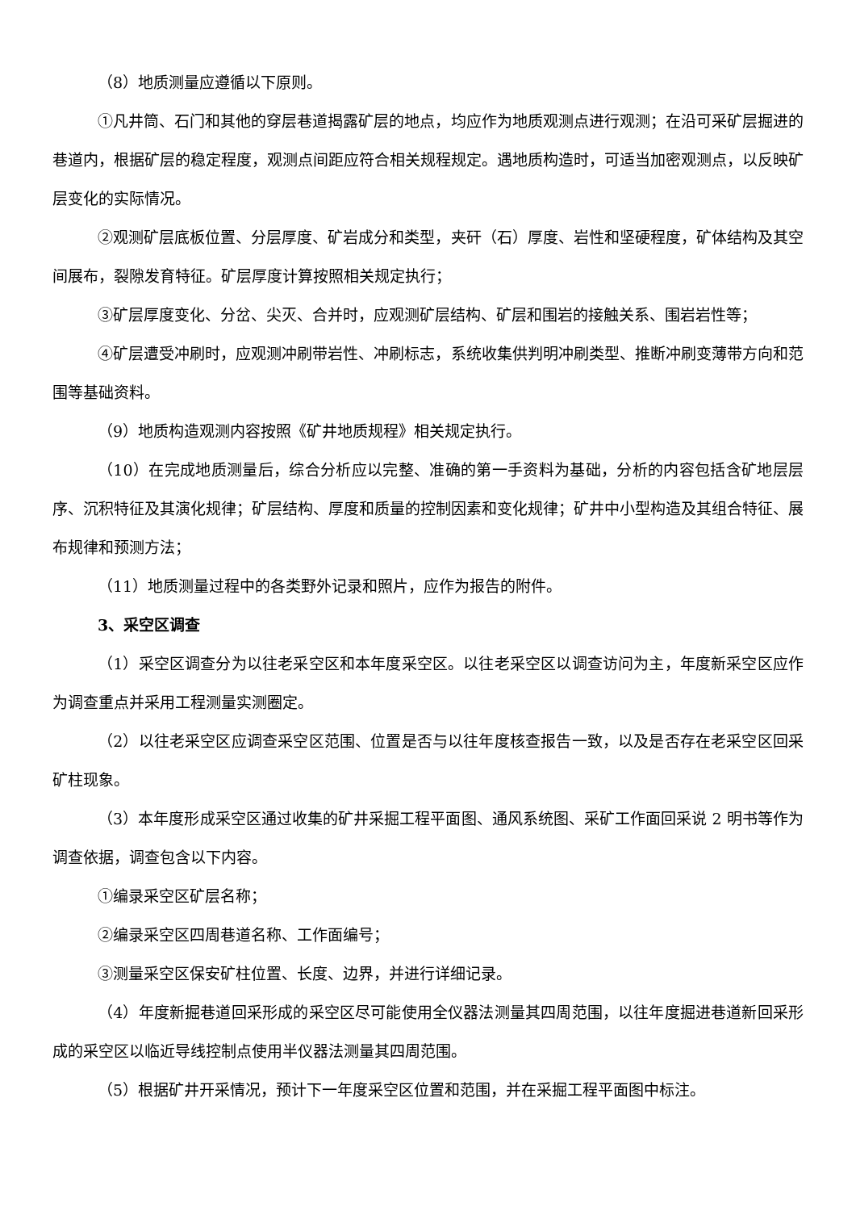（8）地质测量应遵循以下原则。
①凡井筒、石门和其他的穿层巷道揭露矿层的地点，均应作为地质观测点进行观测；在沿可采矿层掘进的巷道内，根据矿层的稳定程度，观测点间距应符合相关规程规定。遇地质构造时，可适当加密观测点，以反映矿层变化的实际情况。
②观测矿层底板位置、分层厚度、矿岩成分和类型，夹矸（石）厚度、岩性和坚硬程度，矿体结构及其空间展布，裂隙发育特征。矿层厚度计算按照相关规定执行；
③矿层厚度变化、分岔、尖灭、合并时，应观测矿层结构、矿层和围岩的接触关系、围岩岩性等；
④矿层遭受冲刷时，应观测冲刷带岩性、冲刷标志，系统收集供判明冲刷类型、推断冲刷变薄带方向和范围等基础资料。
（9）地质构造观测内容按照《矿井地质规程》相关规定执行。
（10）在完成地质测量后，综合分析应以完整、准确的第一手资料为基础，分析的内容包括含矿地层层序、沉积特征及其演化规律；矿层结构、厚度和质量的控制因素和变化规律；矿井中小型构造及其组合特征、展布规律和预测方法；
（11）地质测量过程中的各类野外记录和照片，应作为报告的附件。
3、采空区调查
（1）采空区调查分为以往老采空区和本年度采空区。以往老采空区以调查访问为主，年度新采空区应作为调查重点并采用工程测量实测圈定。
（2）以往老采空区应调查采空区范围、位置是否与以往年度核查报告一致，以及是否存在老采空区回采矿柱现象。
（3）本年度形成采空区通过收集的矿井采掘工程平面图、通风系统图、采矿工作面回采说 2 明书等作为调查依据，调查包含以下内容。
①编录采空区矿层名称；
②编录采空区四周巷道名称、工作面编号；
③测量采空区保安矿柱位置、长度、边界，并进行详细记录。
（4）年度新掘巷道回采形成的采空区尽可能使用全仪器法测量其四周范围，以往年度掘进巷道新回采形成的采空区以临近导线控制点使用半仪器法测量其四周范围。
（5）根据矿井开采情况，预计下一年度采空区位置和范围，并在采掘工程平面图中标注。